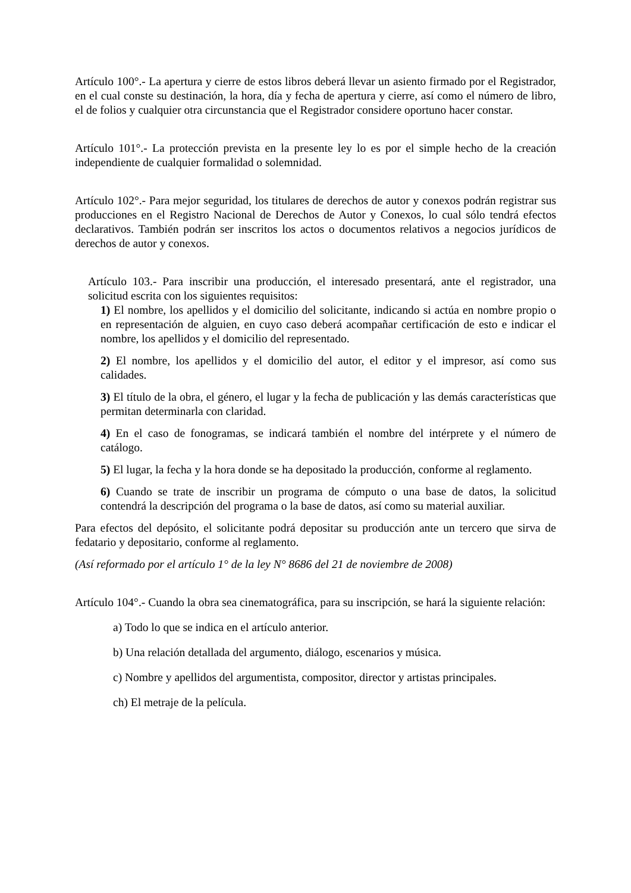Artículo 100°.- La apertura y cierre de estos libros deberá llevar un asiento firmado por el Registrador, en el cual conste su destinación, la hora, día y fecha de apertura y cierre, así como el número de libro, el de folios y cualquier otra circunstancia que el Registrador considere oportuno hacer constar.
Artículo 101°.- La protección prevista en la presente ley lo es por el simple hecho de la creación independiente de cualquier formalidad o solemnidad.
Artículo 102°.- Para mejor seguridad, los titulares de derechos de autor y conexos podrán registrar sus producciones en el Registro Nacional de Derechos de Autor y Conexos, lo cual sólo tendrá efectos declarativos. También podrán ser inscritos los actos o documentos relativos a negocios jurídicos de derechos de autor y conexos.
Artículo 103.- Para inscribir una producción, el interesado presentará, ante el registrador, una solicitud escrita con los siguientes requisitos:
1) El nombre, los apellidos y el domicilio del solicitante, indicando si actúa en nombre propio o en representación de alguien, en cuyo caso deberá acompañar certificación de esto e indicar el nombre, los apellidos y el domicilio del representado.
2) El nombre, los apellidos y el domicilio del autor, el editor y el impresor, así como sus calidades.
3) El título de la obra, el género, el lugar y la fecha de publicación y las demás características que permitan determinarla con claridad.
4) En el caso de fonogramas, se indicará también el nombre del intérprete y el número de catálogo.
5) El lugar, la fecha y la hora donde se ha depositado la producción, conforme al reglamento.
6) Cuando se trate de inscribir un programa de cómputo o una base de datos, la solicitud contendrá la descripción del programa o la base de datos, así como su material auxiliar.
Para efectos del depósito, el solicitante podrá depositar su producción ante un tercero que sirva de fedatario y depositario, conforme al reglamento.
(Así reformado por el artículo 1° de la ley N° 8686 del 21 de noviembre de 2008)
Artículo 104°.- Cuando la obra sea cinematográfica, para su inscripción, se hará la siguiente relación:
a) Todo lo que se indica en el artículo anterior.
b) Una relación detallada del argumento, diálogo, escenarios y música.
c) Nombre y apellidos del argumentista, compositor, director y artistas principales.
ch) El metraje de la película.